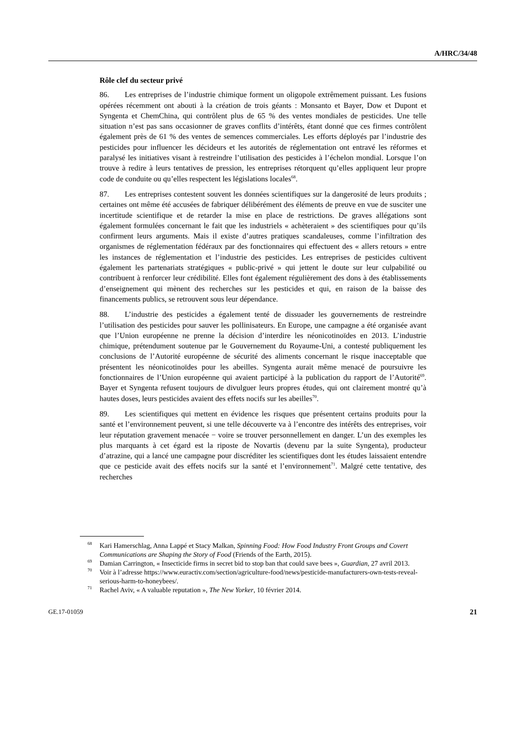A/HRC/34/48
Rôle clef du secteur privé
86. Les entreprises de l’industrie chimique forment un oligopole extrêmement puissant. Les fusions opérées récemment ont abouti à la création de trois géants : Monsanto et Bayer, Dow et Dupont et Syngenta et ChemChina, qui contrôlent plus de 65 % des ventes mondiales de pesticides. Une telle situation n’est pas sans occasionner de graves conflits d’intérêts, étant donné que ces firmes contrôlent également près de 61 % des ventes de semences commerciales. Les efforts déployés par l’industrie des pesticides pour influencer les décideurs et les autorités de réglementation ont entravé les réformes et paralysé les initiatives visant à restreindre l’utilisation des pesticides à l’échelon mondial. Lorsque l’on trouve à redire à leurs tentatives de pression, les entreprises rétorquent qu’elles appliquent leur propre code de conduite ou qu’elles respectent les législations locales<sup>68</sup>.
87. Les entreprises contestent souvent les données scientifiques sur la dangerosité de leurs produits ; certaines ont même été accusées de fabriquer délibérément des éléments de preuve en vue de susciter une incertitude scientifique et de retarder la mise en place de restrictions. De graves allégations sont également formulées concernant le fait que les industriels « achèteraient » des scientifiques pour qu’ils confirment leurs arguments. Mais il existe d’autres pratiques scandaleuses, comme l’infiltration des organismes de réglementation fédéraux par des fonctionnaires qui effectuent des « allers retours » entre les instances de réglementation et l’industrie des pesticides. Les entreprises de pesticides cultivent également les partenariats stratégiques « public-privé » qui jettent le doute sur leur culpabilité ou contribuent à renforcer leur crédibilité. Elles font également régulièrement des dons à des établissements d’enseignement qui mènent des recherches sur les pesticides et qui, en raison de la baisse des financements publics, se retrouvent sous leur dépendance.
88. L’industrie des pesticides a également tenté de dissuader les gouvernements de restreindre l’utilisation des pesticides pour sauver les pollinisateurs. En Europe, une campagne a été organisée avant que l’Union européenne ne prenne la décision d’interdire les néonicotinoïdes en 2013. L’industrie chimique, prétendument soutenue par le Gouvernement du Royaume-Uni, a contesté publiquement les conclusions de l’Autorité européenne de sécurité des aliments concernant le risque inacceptable que présentent les néonicotinoïdes pour les abeilles. Syngenta aurait même menacé de poursuivre les fonctionnaires de l’Union européenne qui avaient participé à la publication du rapport de l’Autorité<sup>69</sup>. Bayer et Syngenta refusent toujours de divulguer leurs propres études, qui ont clairement montré qu’à hautes doses, leurs pesticides avaient des effets nocifs sur les abeilles<sup>70</sup>.
89. Les scientifiques qui mettent en évidence les risques que présentent certains produits pour la santé et l’environnement peuvent, si une telle découverte va à l’encontre des intérêts des entreprises, voir leur réputation gravement menacée − voire se trouver personnellement en danger. L’un des exemples les plus marquants à cet égard est la riposte de Novartis (devenu par la suite Syngenta), producteur d’atrazine, qui a lancé une campagne pour discréditer les scientifiques dont les études laissaient entendre que ce pesticide avait des effets nocifs sur la santé et l’environnement<sup>71</sup>. Malgré cette tentative, des recherches
<sup>68</sup> Kari Hamerschlag, Anna Lappé et Stacy Malkan, Spinning Food: How Food Industry Front Groups and Covert Communications are Shaping the Story of Food (Friends of the Earth, 2015).
<sup>69</sup> Damian Carrington, « Insecticide firms in secret bid to stop ban that could save bees », Guardian, 27 avril 2013.
<sup>70</sup> Voir à l’adresse https://www.euractiv.com/section/agriculture-food/news/pesticide-manufacturers-own-tests-reveal-serious-harm-to-honeybees/.
<sup>71</sup> Rachel Aviv, « A valuable reputation », The New Yorker, 10 février 2014.
GE.17-01059 21